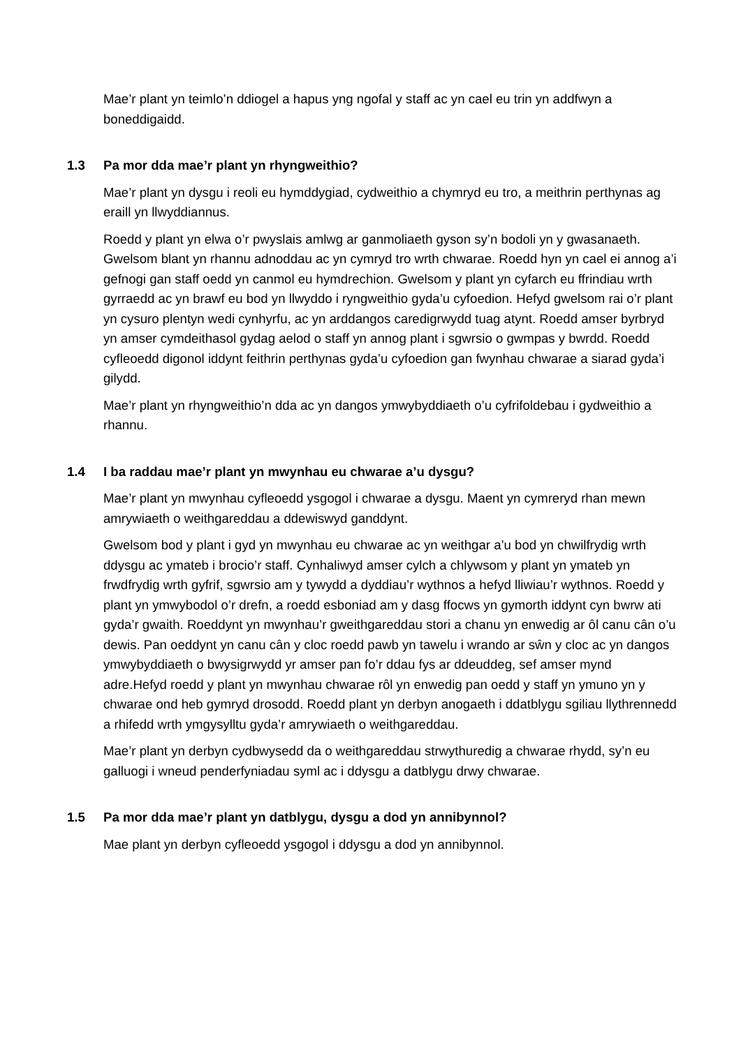Mae’r plant yn teimlo’n ddiogel a hapus yng ngofal y staff ac yn cael eu trin yn addfwyn a boneddigaidd.
1.3 Pa mor dda mae’r plant yn rhyngweithio?
Mae’r plant yn dysgu i reoli eu hymddygiad, cydweithio a chymryd eu tro, a meithrin perthynas ag eraill yn llwyddiannus.
Roedd y plant yn elwa o’r pwyslais amlwg ar ganmoliaeth gyson sy’n bodoli yn y gwasanaeth. Gwelsom blant yn rhannu adnoddau ac yn cymryd tro wrth chwarae. Roedd hyn yn cael ei annog a’i gefnogi gan staff oedd yn canmol eu hymdrechion. Gwelsom y plant yn cyfarch eu ffrindiau wrth gyrraedd ac yn brawf eu bod yn llwyddo i ryngweithio gyda’u cyfoedion. Hefyd gwelsom rai o’r plant yn cysuro plentyn wedi cynhyrfu, ac yn arddangos caredigrwydd tuag atynt. Roedd amser byrbryd yn amser cymdeithasol gydag aelod o staff yn annog plant i sgwrsio o gwmpas y bwrdd. Roedd cyfleoedd digonol iddynt feithrin perthynas gyda’u cyfoedion gan fwynhau chwarae a siarad gyda’i gilydd.
Mae’r plant yn rhyngweithio’n dda ac yn dangos ymwybyddiaeth o’u cyfrifoldebau i gydweithio a rhannu.
1.4 I ba raddau mae’r plant yn mwynhau eu chwarae a’u dysgu?
Mae’r plant yn mwynhau cyfleoedd ysgogol i chwarae a dysgu. Maent yn cymreryd rhan mewn amrywiaeth o weithgareddau a ddewiswyd ganddynt.
Gwelsom bod y plant i gyd yn mwynhau eu chwarae ac yn weithgar a’u bod yn chwilfrydig wrth ddysgu ac ymateb i brocio’r staff. Cynhaliwyd amser cylch a chlywsom y plant yn ymateb yn frwdfrydig wrth gyfrif, sgwrsio am y tywydd a dyddiau’r wythnos a hefyd lliwiau’r wythnos. Roedd y plant yn ymwybodol o’r drefn, a roedd esboniad am y dasg ffocws yn gymorth iddynt cyn bwrw ati gyda’r gwaith. Roeddynt yn mwynhau’r gweithgareddau stori a chanu yn enwedig ar ôl canu cân o’u dewis. Pan oeddynt yn canu cân y cloc roedd pawb yn tawelu i wrando ar sŵn y cloc ac yn dangos ymwybyddiaeth o bwysigrwydd yr amser pan fo’r ddau fys ar ddeuddeg, sef amser mynd adre.Hefyd roedd y plant yn mwynhau chwarae rôl yn enwedig pan oedd y staff yn ymuno yn y chwarae ond heb gymryd drosodd. Roedd plant yn derbyn anogaeth i ddatblygu sgiliau llythrennedd a rhifedd wrth ymgysylltu gyda’r amrywiaeth o weithgareddau.
Mae’r plant yn derbyn cydbwysedd da o weithgareddau strwythuredig a chwarae rhydd, sy’n eu galluogi i wneud penderfyniadau syml ac i ddysgu a datblygu drwy chwarae.
1.5 Pa mor dda mae’r plant yn datblygu, dysgu a dod yn annibynnol?
Mae plant yn derbyn cyfleoedd ysgogol i ddysgu a dod yn annibynnol.